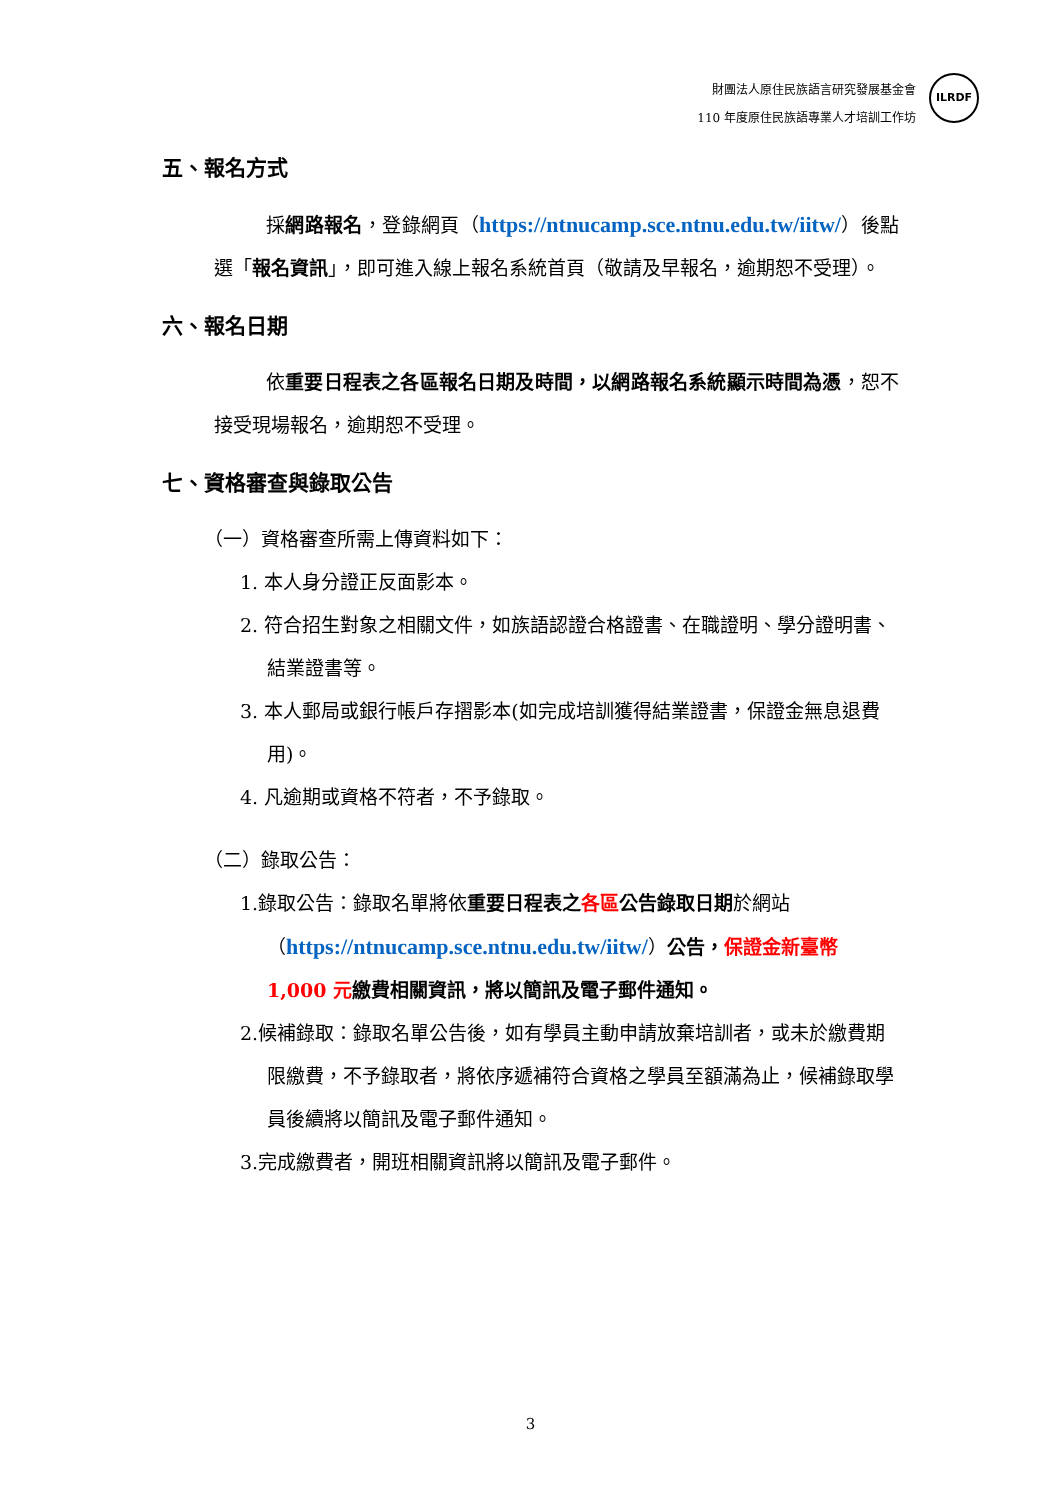財團法人原住民族語言研究發展基金會
110 年度原住民族語專業人才培訓工作坊
ILRDF
五、報名方式
採網路報名，登錄網頁（https://ntnucamp.sce.ntnu.edu.tw/iitw/）後點選「報名資訊」，即可進入線上報名系統首頁（敬請及早報名，逾期恕不受理）。
六、報名日期
依重要日程表之各區報名日期及時間，以網路報名系統顯示時間為憑，恕不接受現場報名，逾期恕不受理。
七、資格審查與錄取公告
（一）資格審查所需上傳資料如下：
1. 本人身分證正反面影本。
2. 符合招生對象之相關文件，如族語認證合格證書、在職證明、學分證明書、結業證書等。
3. 本人郵局或銀行帳戶存摺影本(如完成培訓獲得結業證書，保證金無息退費用)。
4. 凡逾期或資格不符者，不予錄取。
（二）錄取公告：
1.錄取公告：錄取名單將依重要日程表之 各區 公告錄取日期於網站（https://ntnucamp.sce.ntnu.edu.tw/iitw/）公告，保證金新臺幣 1,000 元 繳費相關資訊，將以簡訊及電子郵件通知。
2.候補錄取：錄取名單公告後，如有學員主動申請放棄培訓者，或未於繳費期限繳費，不予錄取者，將依序遞補符合資格之學員至額滿為止，候補錄取學員後續將以簡訊及電子郵件通知。
3.完成繳費者，開班相關資訊將以簡訊及電子郵件。
3